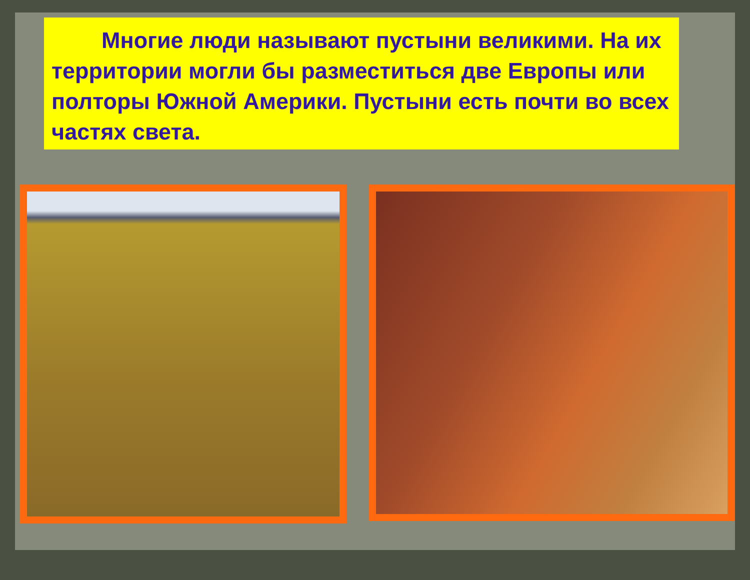Многие люди называют пустыни великими. На их территории могли бы разместиться две Европы или полторы Южной Америки. Пустыни есть почти во всех частях света.